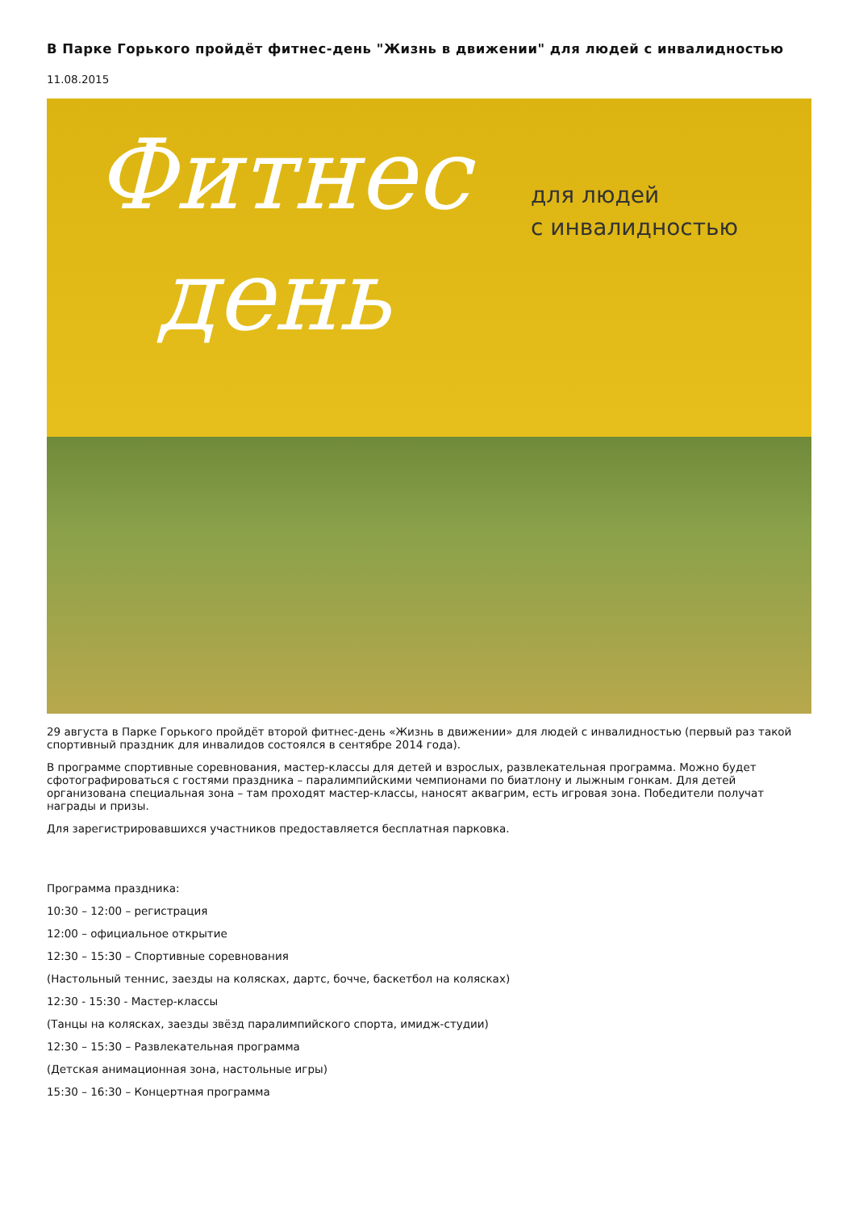В Парке Горького пройдёт фитнес-день "Жизнь в движении" для людей с инвалидностью
11.08.2015
Фитнес
день
для людей
с инвалидностью
29 августа в Парке Горького пройдёт второй фитнес-день «Жизнь в движении» для людей с инвалидностью (первый раз такой спортивный праздник для инвалидов состоялся в сентябре 2014 года).
В программе спортивные соревнования, мастер-классы для детей и взрослых, развлекательная программа. Можно будет сфотографироваться с гостями праздника – паралимпийскими чемпионами по биатлону и лыжным гонкам. Для детей организована специальная зона – там проходят мастер-классы, наносят аквагрим, есть игровая зона. Победители получат награды и призы.
Для зарегистрировавшихся участников предоставляется бесплатная парковка.
Программа праздника:
10:30 – 12:00 – регистрация
12:00 – официальное открытие
12:30 – 15:30 – Спортивные соревнования
(Настольный теннис, заезды на колясках, дартс, бочче, баскетбол на колясках)
12:30 - 15:30 - Мастер-классы
(Танцы на колясках, заезды звёзд паралимпийского спорта, имидж-студии)
12:30 – 15:30 – Развлекательная программа
(Детская анимационная зона, настольные игры)
15:30 – 16:30 – Концертная программа